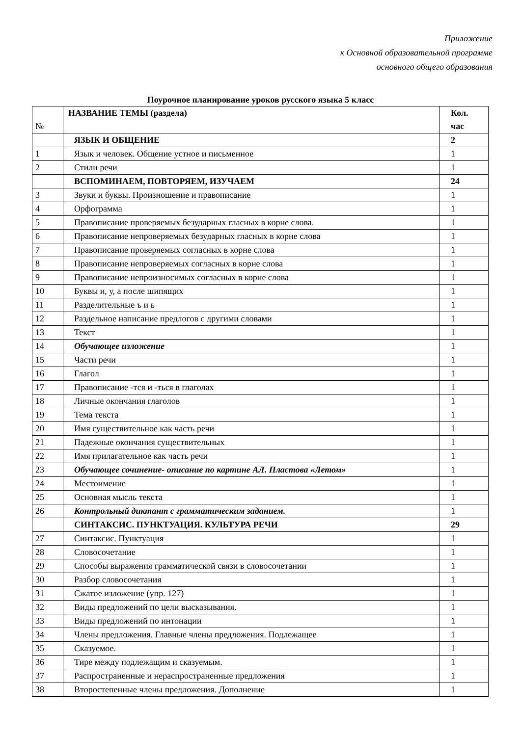Приложение
к Основной образовательной программе
основного общего образования
Поурочное планирование уроков русского языка 5 класс
| № | НАЗВАНИЕ ТЕМЫ (раздела) | Кол. час |
| | ЯЗЫК И ОБЩЕНИЕ | 2 |
| 1 | Язык и человек. Общение устное и письменное | 1 |
| 2 | Стили речи | 1 |
| | ВСПОМИНАЕМ, ПОВТОРЯЕМ, ИЗУЧАЕМ | 24 |
| 3 | Звуки и буквы. Произношение и правописание | 1 |
| 4 | Орфограмма | 1 |
| 5 | Правописание проверяемых безударных гласных в корне слова. | 1 |
| 6 | Правописание непроверяемых безударных гласных в корне слова | 1 |
| 7 | Правописание проверяемых согласных в корне слова | 1 |
| 8 | Правописание непроверяемых согласных в корне слова | 1 |
| 9 | Правописание непроизносимых согласных в корне слова | 1 |
| 10 | Буквы и, у, а после шипящих | 1 |
| 11 | Разделительные ъ и ь | 1 |
| 12 | Раздельное написание предлогов с другими словами | 1 |
| 13 | Текст | 1 |
| 14 | Обучающее изложение | 1 |
| 15 | Части речи | 1 |
| 16 | Глагол | 1 |
| 17 | Правописание -тся и -ться в глаголах | 1 |
| 18 | Личные окончания глаголов | 1 |
| 19 | Тема текста | 1 |
| 20 | Имя существительное как часть речи | 1 |
| 21 | Падежные окончания существительных | 1 |
| 22 | Имя прилагательное как часть речи | 1 |
| 23 | Обучающее сочинение- описание по картине АЛ. Пластова «Летом» | 1 |
| 24 | Местоимение | 1 |
| 25 | Основная мысль текста | 1 |
| 26 | Контрольный диктант с грамматическим заданием. | 1 |
| | СИНТАКСИС. ПУНКТУАЦИЯ. КУЛЬТУРА РЕЧИ | 29 |
| 27 | Синтаксис. Пунктуация | 1 |
| 28 | Словосочетание | 1 |
| 29 | Способы выражения грамматической связи в словосочетании | 1 |
| 30 | Разбор словосочетания | 1 |
| 31 | Сжатое изложение (упр. 127) | 1 |
| 32 | Виды предложений по цели высказывания. | 1 |
| 33 | Виды предложений по интонации | 1 |
| 34 | Члены предложения. Главные члены предложения. Подлежащее | 1 |
| 35 | Сказуемое. | 1 |
| 36 | Тире между подлежащим и сказуемым. | 1 |
| 37 | Распространенные и нераспространенные предложения | 1 |
| 38 | Второстепенные члены предложения. Дополнение | 1 |